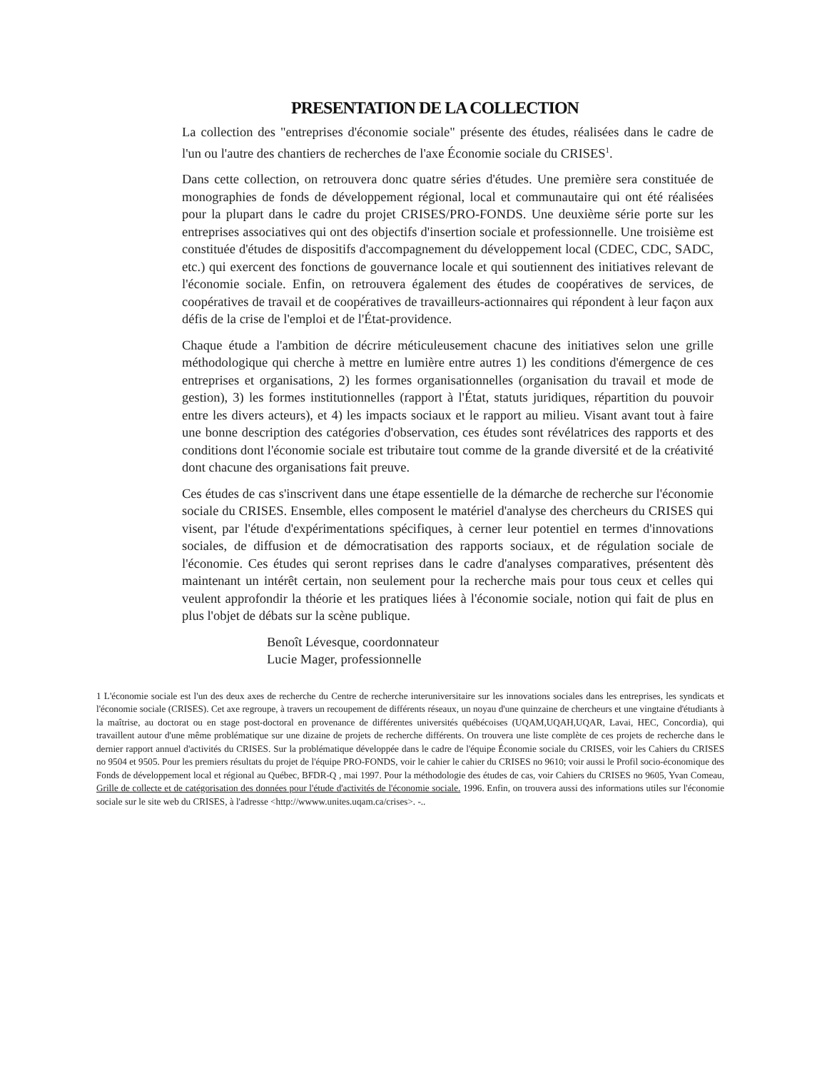PRESENTATION DE LA COLLECTION
La collection des "entreprises d'économie sociale" présente des études, réalisées dans le cadre de l'un ou l'autre des chantiers de recherches de l'axe Économie sociale du CRISES<sup>1</sup>.
Dans cette collection, on retrouvera donc quatre séries d'études. Une première sera constituée de monographies de fonds de développement régional, local et communautaire qui ont été réalisées pour la plupart dans le cadre du projet CRISES/PRO-FONDS. Une deuxième série porte sur les entreprises associatives qui ont des objectifs d'insertion sociale et professionnelle. Une troisième est constituée d'études de dispositifs d'accompagnement du développement local (CDEC, CDC, SADC, etc.) qui exercent des fonctions de gouvernance locale et qui soutiennent des initiatives relevant de l'économie sociale. Enfin, on retrouvera également des études de coopératives de services, de coopératives de travail et de coopératives de travailleurs-actionnaires qui répondent à leur façon aux défis de la crise de l'emploi et de l'État-providence.
Chaque étude a l'ambition de décrire méticuleusement chacune des initiatives selon une grille méthodologique qui cherche à mettre en lumière entre autres 1) les conditions d'émergence de ces entreprises et organisations, 2) les formes organisationnelles (organisation du travail et mode de gestion), 3) les formes institutionnelles (rapport à l'État, statuts juridiques, répartition du pouvoir entre les divers acteurs), et 4) les impacts sociaux et le rapport au milieu. Visant avant tout à faire une bonne description des catégories d'observation, ces études sont révélatrices des rapports et des conditions dont l'économie sociale est tributaire tout comme de la grande diversité et de la créativité dont chacune des organisations fait preuve.
Ces études de cas s'inscrivent dans une étape essentielle de la démarche de recherche sur l'économie sociale du CRISES. Ensemble, elles composent le matériel d'analyse des chercheurs du CRISES qui visent, par l'étude d'expérimentations spécifiques, à cerner leur potentiel en termes d'innovations sociales, de diffusion et de démocratisation des rapports sociaux, et de régulation sociale de l'économie. Ces études qui seront reprises dans le cadre d'analyses comparatives, présentent dès maintenant un intérêt certain, non seulement pour la recherche mais pour tous ceux et celles qui veulent approfondir la théorie et les pratiques liées à l'économie sociale, notion qui fait de plus en plus l'objet de débats sur la scène publique.
Benoît Lévesque, coordonnateur
Lucie Mager, professionnelle
1 L'économie sociale est l'un des deux axes de recherche du Centre de recherche interuniversitaire sur les innovations sociales dans les entreprises, les syndicats et l'économie sociale (CRISES). Cet axe regroupe, à travers un recoupement de différents réseaux, un noyau d'une quinzaine de chercheurs et une vingtaine d'étudiants à la maîtrise, au doctorat ou en stage post-doctoral en provenance de différentes universités québécoises (UQAM,UQAH,UQAR, Lavai, HEC, Concordia), qui travaillent autour d'une même problématique sur une dizaine de projets de recherche différents. On trouvera une liste complète de ces projets de recherche dans le dernier rapport annuel d'activités du CRISES. Sur la problématique développée dans le cadre de l'équipe Économie sociale du CRISES, voir les Cahiers du CRISES no 9504 et 9505. Pour les premiers résultats du projet de l'équipe PRO-FONDS, voir le cahier le cahier du CRISES no 9610; voir aussi le Profil socio-économique des Fonds de développement local et régional au Québec, BFDR-Q , mai 1997. Pour la méthodologie des études de cas, voir Cahiers du CRISES no 9605, Yvan Comeau, Grille de collecte et de catégorisation des données pour l'étude d'activités de l'économie sociale. 1996. Enfin, on trouvera aussi des informations utiles sur l'économie sociale sur le site web du CRISES, à l'adresse <http://wwww.unites.uqam.ca/crises>. -..